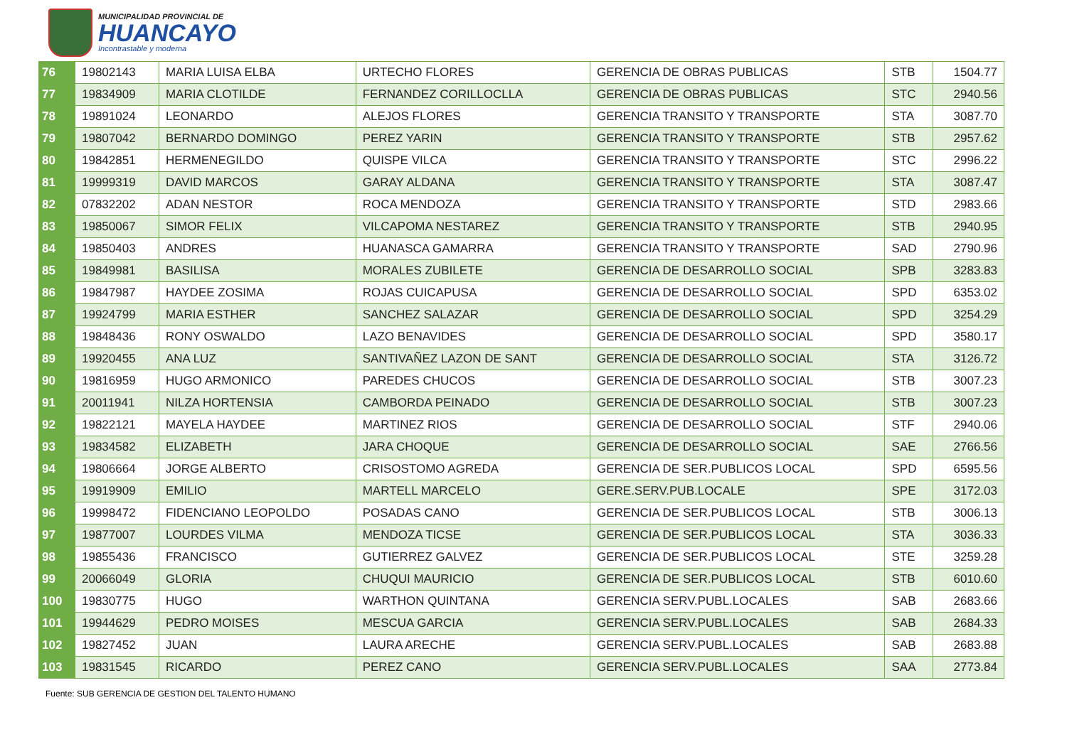MUNICIPALIDAD PROVINCIAL DE
HUANCAYO
Incontrastable y moderna
| 76 | 19802143 | MARIA LUISA ELBA | URTECHO FLORES | GERENCIA DE OBRAS PUBLICAS | STB | 1504.77 |
| 77 | 19834909 | MARIA CLOTILDE | FERNANDEZ CORILLOCLLA | GERENCIA DE OBRAS PUBLICAS | STC | 2940.56 |
| 78 | 19891024 | LEONARDO | ALEJOS FLORES | GERENCIA TRANSITO Y TRANSPORTE | STA | 3087.70 |
| 79 | 19807042 | BERNARDO DOMINGO | PEREZ YARIN | GERENCIA TRANSITO Y TRANSPORTE | STB | 2957.62 |
| 80 | 19842851 | HERMENEGILDO | QUISPE VILCA | GERENCIA TRANSITO Y TRANSPORTE | STC | 2996.22 |
| 81 | 19999319 | DAVID MARCOS | GARAY ALDANA | GERENCIA TRANSITO Y TRANSPORTE | STA | 3087.47 |
| 82 | 07832202 | ADAN NESTOR | ROCA MENDOZA | GERENCIA TRANSITO Y TRANSPORTE | STD | 2983.66 |
| 83 | 19850067 | SIMOR FELIX | VILCAPOMA NESTAREZ | GERENCIA TRANSITO Y TRANSPORTE | STB | 2940.95 |
| 84 | 19850403 | ANDRES | HUANASCA GAMARRA | GERENCIA TRANSITO Y TRANSPORTE | SAD | 2790.96 |
| 85 | 19849981 | BASILISA | MORALES ZUBILETE | GERENCIA DE DESARROLLO SOCIAL | SPB | 3283.83 |
| 86 | 19847987 | HAYDEE ZOSIMA | ROJAS CUICAPUSA | GERENCIA DE DESARROLLO SOCIAL | SPD | 6353.02 |
| 87 | 19924799 | MARIA ESTHER | SANCHEZ SALAZAR | GERENCIA DE DESARROLLO SOCIAL | SPD | 3254.29 |
| 88 | 19848436 | RONY OSWALDO | LAZO BENAVIDES | GERENCIA DE DESARROLLO SOCIAL | SPD | 3580.17 |
| 89 | 19920455 | ANA LUZ | SANTIVAÑEZ LAZON DE SANT | GERENCIA DE DESARROLLO SOCIAL | STA | 3126.72 |
| 90 | 19816959 | HUGO ARMONICO | PAREDES CHUCOS | GERENCIA DE DESARROLLO SOCIAL | STB | 3007.23 |
| 91 | 20011941 | NILZA HORTENSIA | CAMBORDA PEINADO | GERENCIA DE DESARROLLO SOCIAL | STB | 3007.23 |
| 92 | 19822121 | MAYELA HAYDEE | MARTINEZ RIOS | GERENCIA DE DESARROLLO SOCIAL | STF | 2940.06 |
| 93 | 19834582 | ELIZABETH | JARA CHOQUE | GERENCIA DE DESARROLLO SOCIAL | SAE | 2766.56 |
| 94 | 19806664 | JORGE ALBERTO | CRISOSTOMO AGREDA | GERENCIA DE SER.PUBLICOS LOCAL | SPD | 6595.56 |
| 95 | 19919909 | EMILIO | MARTELL MARCELO | GERE.SERV.PUB.LOCALE | SPE | 3172.03 |
| 96 | 19998472 | FIDENCIANO LEOPOLDO | POSADAS CANO | GERENCIA DE SER.PUBLICOS LOCAL | STB | 3006.13 |
| 97 | 19877007 | LOURDES VILMA | MENDOZA TICSE | GERENCIA DE SER.PUBLICOS LOCAL | STA | 3036.33 |
| 98 | 19855436 | FRANCISCO | GUTIERREZ GALVEZ | GERENCIA DE SER.PUBLICOS LOCAL | STE | 3259.28 |
| 99 | 20066049 | GLORIA | CHUQUI MAURICIO | GERENCIA DE SER.PUBLICOS LOCAL | STB | 6010.60 |
| 100 | 19830775 | HUGO | WARTHON QUINTANA | GERENCIA SERV.PUBL.LOCALES | SAB | 2683.66 |
| 101 | 19944629 | PEDRO MOISES | MESCUA GARCIA | GERENCIA SERV.PUBL.LOCALES | SAB | 2684.33 |
| 102 | 19827452 | JUAN | LAURA ARECHE | GERENCIA SERV.PUBL.LOCALES | SAB | 2683.88 |
| 103 | 19831545 | RICARDO | PEREZ CANO | GERENCIA SERV.PUBL.LOCALES | SAA | 2773.84 |
Fuente: SUB GERENCIA DE GESTION DEL TALENTO HUMANO